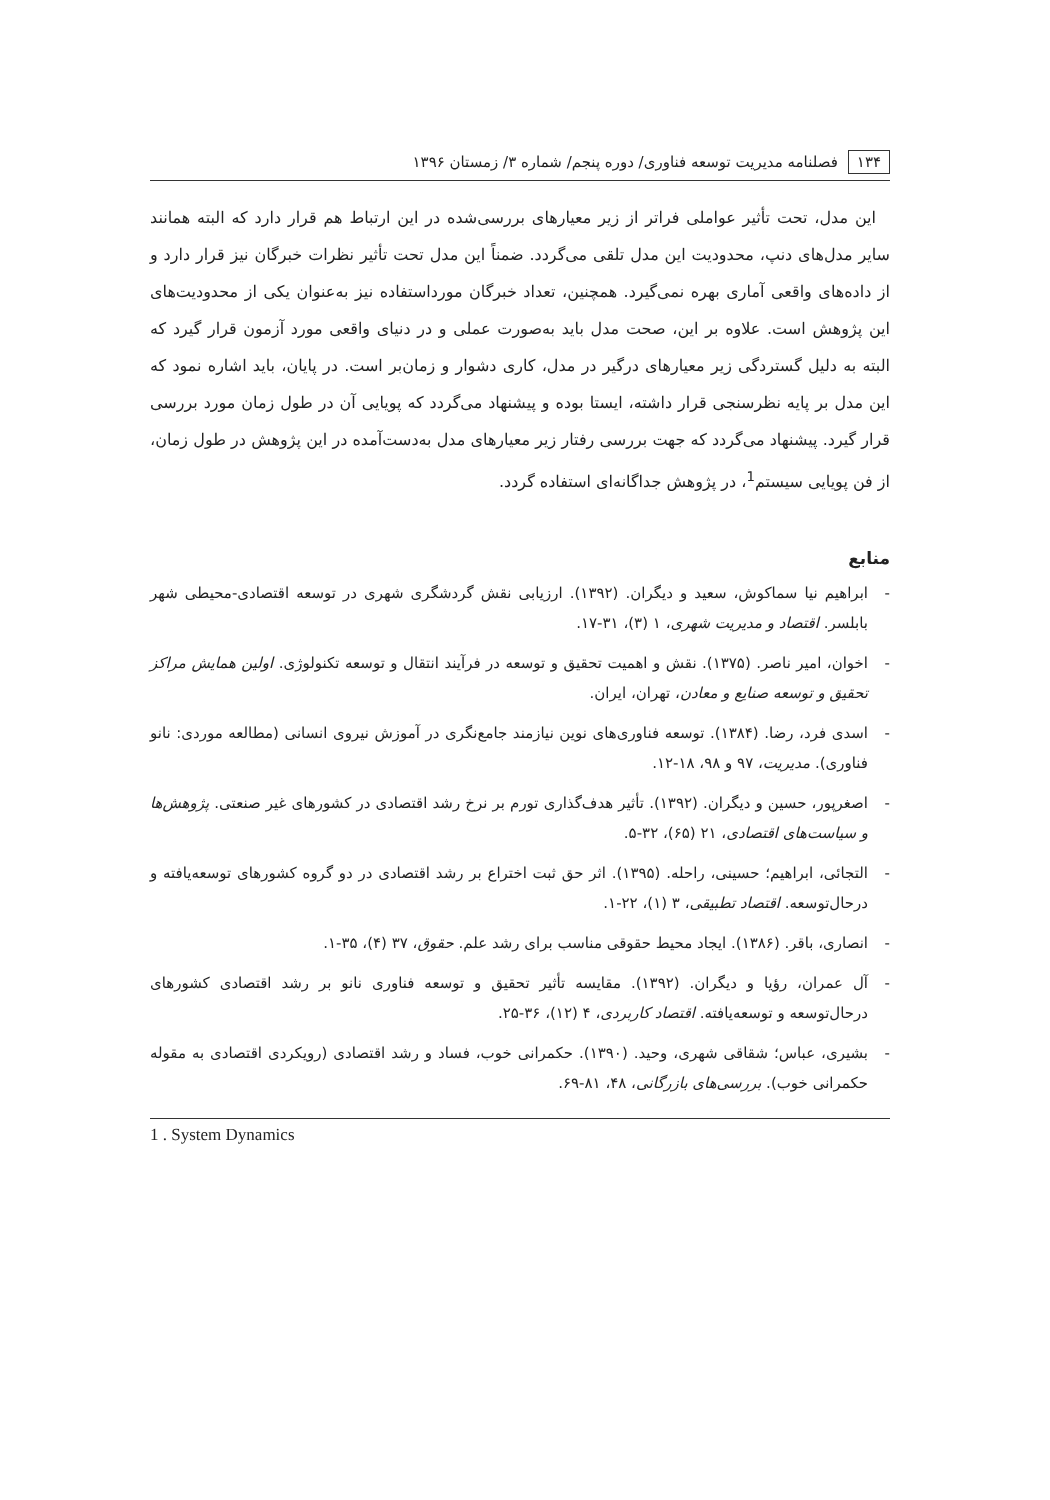۱۳۴ فصلنامه مدیریت توسعه فناوری/ دوره پنجم/ شماره ۳/ زمستان ۱۳۹۶
این مدل، تحت تأثیر عواملی فراتر از زیر معیارهای بررسی‌شده در این ارتباط هم قرار دارد که البته همانند سایر مدل‌های دنپ، محدودیت این مدل تلقی می‌گردد. ضمناً این مدل تحت تأثیر نظرات خبرگان نیز قرار دارد و از داده‌های واقعی آماری بهره نمی‌گیرد. همچنین، تعداد خبرگان مورداستفاده نیز به‌عنوان یکی از محدودیت‌های این پژوهش است. علاوه بر این، صحت مدل باید به‌صورت عملی و در دنیای واقعی مورد آزمون قرار گیرد که البته به دلیل گستردگی زیر معیارهای درگیر در مدل، کاری دشوار و زمان‌بر است. در پایان، باید اشاره نمود که این مدل بر پایه نظرسنجی قرار داشته، ایستا بوده و پیشنهاد می‌گردد که پویایی آن در طول زمان مورد بررسی قرار گیرد. پیشنهاد می‌گردد که جهت بررسی رفتار زیر معیارهای مدل به‌دست‌آمده در این پژوهش در طول زمان، از فن پویایی سیستم<sup>1</sup>، در پژوهش جداگانه‌ای استفاده گردد.
منابع
- ابراهیم نیا سماکوش، سعید و دیگران. (۱۳۹۲). ارزیابی نقش گردشگری شهری در توسعه اقتصادی-محیطی شهر بابلسر. اقتصاد و مدیریت شهری، ۱ (۳)، ۳۱-۱۷.
- اخوان، امیر ناصر. (۱۳۷۵). نقش و اهمیت تحقیق و توسعه در فرآیند انتقال و توسعه تکنولوژی. اولین همایش مراکز تحقیق و توسعه صنایع و معادن، تهران، ایران.
- اسدی فرد، رضا. (۱۳۸۴). توسعه فناوری‌های نوین نیازمند جامع‌نگری در آموزش نیروی انسانی (مطالعه موردی: نانو فناوری). مدیریت، ۹۷ و ۹۸، ۱۸-۱۲.
- اصغرپور، حسین و دیگران. (۱۳۹۲). تأثیر هدف‌گذاری تورم بر نرخ رشد اقتصادی در کشورهای غیر صنعتی. پژوهش‌ها و سیاست‌های اقتصادی، ۲۱ (۶۵)، ۳۲-۵.
- التجائی، ابراهیم؛ حسینی، راحله. (۱۳۹۵). اثر حق ثبت اختراع بر رشد اقتصادی در دو گروه کشورهای توسعه‌یافته و درحال‌توسعه. اقتصاد تطبیقی، ۳ (۱)، ۲۲-۱.
- انصاری، باقر. (۱۳۸۶). ایجاد محیط حقوقی مناسب برای رشد علم. حقوق، ۳۷ (۴)، ۳۵-۱.
- آل عمران، رؤیا و دیگران. (۱۳۹۲). مقایسه تأثیر تحقیق و توسعه فناوری نانو بر رشد اقتصادی کشورهای درحال‌توسعه و توسعه‌یافته. اقتصاد کاربردی، ۴ (۱۲)، ۳۶-۲۵.
- بشیری، عباس؛ شقاقی شهری، وحید. (۱۳۹۰). حکمرانی خوب، فساد و رشد اقتصادی (رویکردی اقتصادی به مقوله حکمرانی خوب). بررسی‌های بازرگانی، ۴۸، ۸۱-۶۹.
1 . System Dynamics